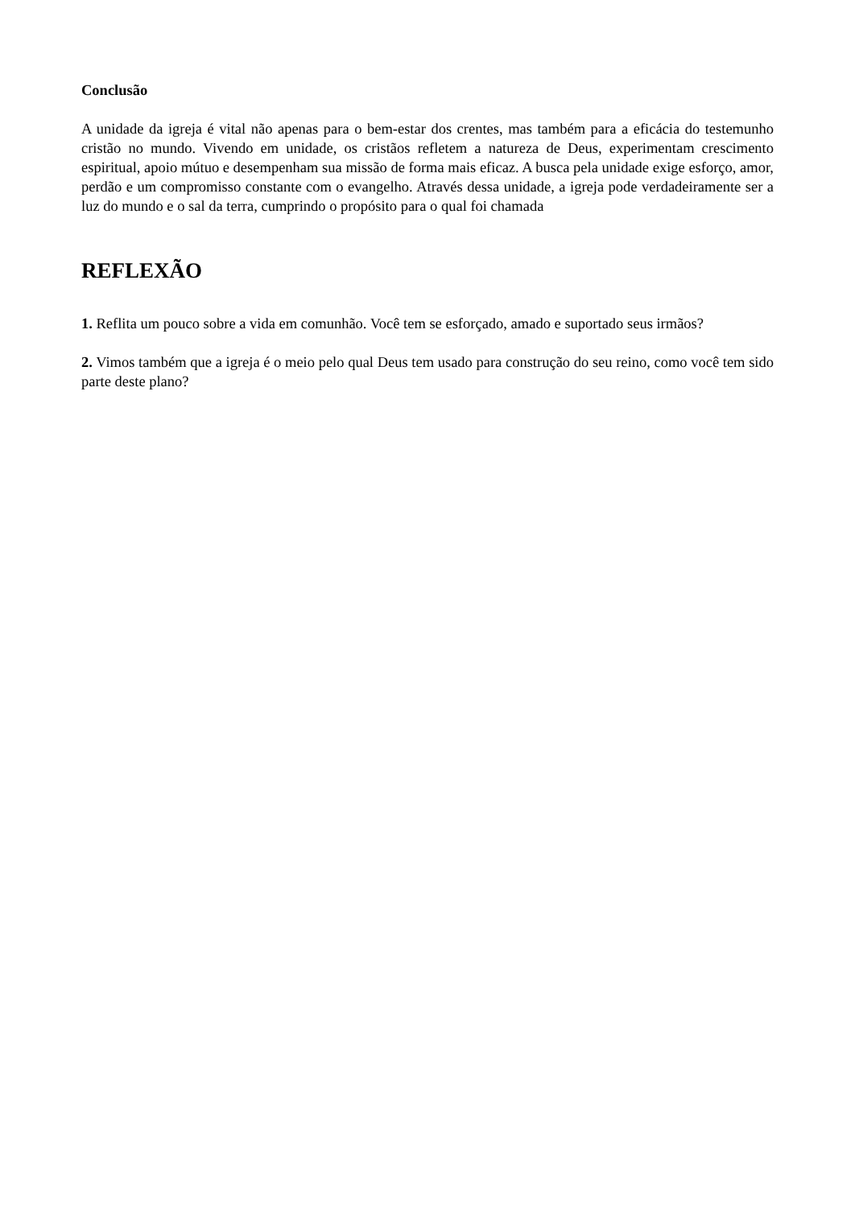Conclusão
A unidade da igreja é vital não apenas para o bem-estar dos crentes, mas também para a eficácia do testemunho cristão no mundo. Vivendo em unidade, os cristãos refletem a natureza de Deus, experimentam crescimento espiritual, apoio mútuo e desempenham sua missão de forma mais eficaz. A busca pela unidade exige esforço, amor, perdão e um compromisso constante com o evangelho. Através dessa unidade, a igreja pode verdadeiramente ser a luz do mundo e o sal da terra, cumprindo o propósito para o qual foi chamada
REFLEXÃO
1. Reflita um pouco sobre a vida em comunhão. Você tem se esforçado, amado e suportado seus irmãos?
2. Vimos também que a igreja é o meio pelo qual Deus tem usado para construção do seu reino, como você tem sido parte deste plano?